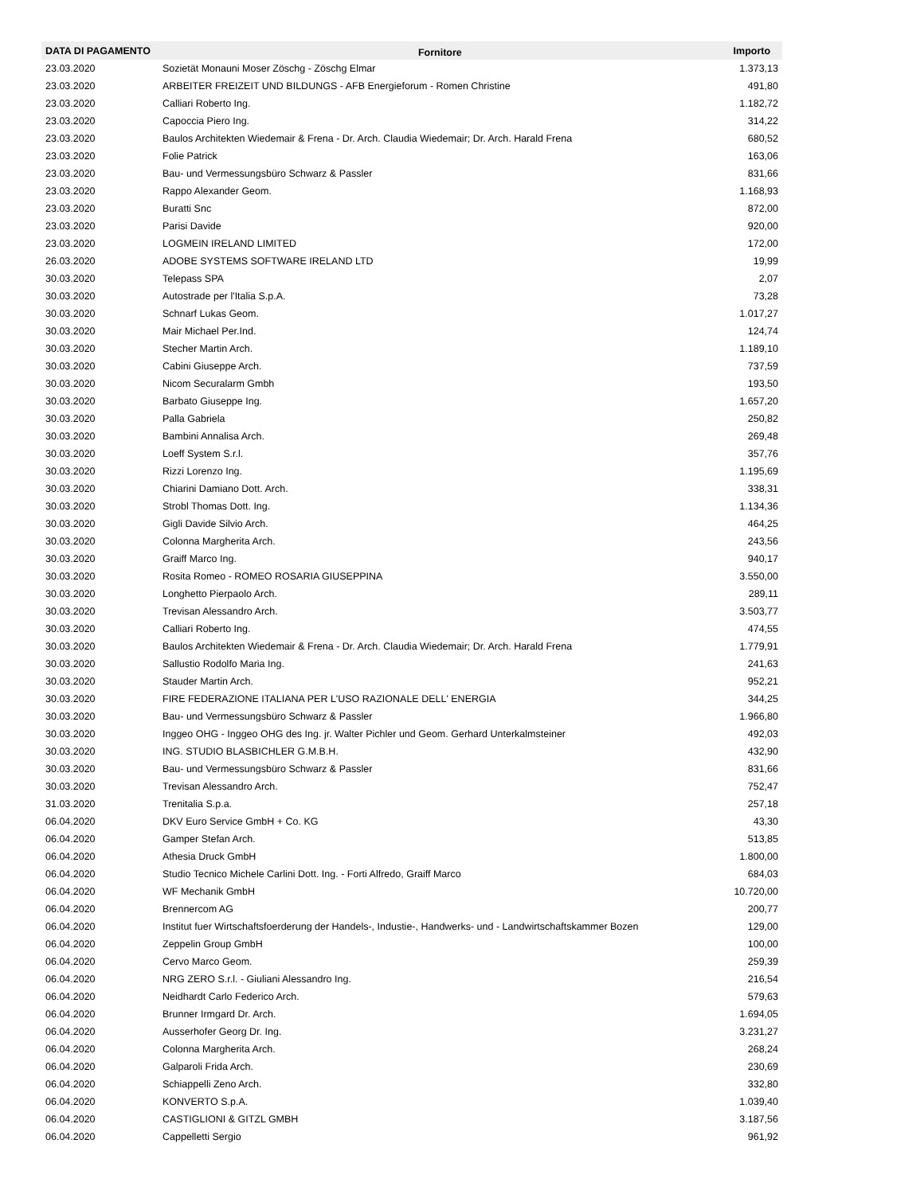| DATA DI PAGAMENTO | Fornitore | Importo |
| --- | --- | --- |
| 23.03.2020 | Sozietät Monauni Moser Zöschg - Zöschg Elmar | 1.373,13 |
| 23.03.2020 | ARBEITER FREIZEIT UND BILDUNGS - AFB Energieforum - Romen Christine | 491,80 |
| 23.03.2020 | Calliari Roberto Ing. | 1.182,72 |
| 23.03.2020 | Capoccia Piero Ing. | 314,22 |
| 23.03.2020 | Baulos Architekten Wiedemair & Frena - Dr. Arch. Claudia Wiedemair; Dr. Arch. Harald Frena | 680,52 |
| 23.03.2020 | Folie Patrick | 163,06 |
| 23.03.2020 | Bau- und Vermessungsbüro Schwarz & Passler | 831,66 |
| 23.03.2020 | Rappo Alexander Geom. | 1.168,93 |
| 23.03.2020 | Buratti Snc | 872,00 |
| 23.03.2020 | Parisi Davide | 920,00 |
| 23.03.2020 | LOGMEIN IRELAND LIMITED | 172,00 |
| 26.03.2020 | ADOBE SYSTEMS SOFTWARE IRELAND LTD | 19,99 |
| 30.03.2020 | Telepass SPA | 2,07 |
| 30.03.2020 | Autostrade per l'Italia S.p.A. | 73,28 |
| 30.03.2020 | Schnarf Lukas Geom. | 1.017,27 |
| 30.03.2020 | Mair Michael Per.Ind. | 124,74 |
| 30.03.2020 | Stecher Martin Arch. | 1.189,10 |
| 30.03.2020 | Cabini Giuseppe Arch. | 737,59 |
| 30.03.2020 | Nicom Securalarm Gmbh | 193,50 |
| 30.03.2020 | Barbato Giuseppe Ing. | 1.657,20 |
| 30.03.2020 | Palla Gabriela | 250,82 |
| 30.03.2020 | Bambini Annalisa Arch. | 269,48 |
| 30.03.2020 | Loeff System S.r.l. | 357,76 |
| 30.03.2020 | Rizzi Lorenzo Ing. | 1.195,69 |
| 30.03.2020 | Chiarini Damiano Dott. Arch. | 338,31 |
| 30.03.2020 | Strobl Thomas Dott. Ing. | 1.134,36 |
| 30.03.2020 | Gigli Davide Silvio Arch. | 464,25 |
| 30.03.2020 | Colonna Margherita Arch. | 243,56 |
| 30.03.2020 | Graiff Marco Ing. | 940,17 |
| 30.03.2020 | Rosita Romeo - ROMEO ROSARIA GIUSEPPINA | 3.550,00 |
| 30.03.2020 | Longhetto Pierpaolo Arch. | 289,11 |
| 30.03.2020 | Trevisan Alessandro Arch. | 3.503,77 |
| 30.03.2020 | Calliari Roberto Ing. | 474,55 |
| 30.03.2020 | Baulos Architekten Wiedemair & Frena - Dr. Arch. Claudia Wiedemair; Dr. Arch. Harald Frena | 1.779,91 |
| 30.03.2020 | Sallustio Rodolfo Maria Ing. | 241,63 |
| 30.03.2020 | Stauder Martin Arch. | 952,21 |
| 30.03.2020 | FIRE FEDERAZIONE ITALIANA PER L'USO RAZIONALE DELL' ENERGIA | 344,25 |
| 30.03.2020 | Bau- und Vermessungsbüro Schwarz & Passler | 1.966,80 |
| 30.03.2020 | Inggeo OHG - Inggeo OHG des Ing. jr. Walter Pichler und Geom. Gerhard Unterkalmsteiner | 492,03 |
| 30.03.2020 | ING. STUDIO BLASBICHLER G.M.B.H. | 432,90 |
| 30.03.2020 | Bau- und Vermessungsbüro Schwarz & Passler | 831,66 |
| 30.03.2020 | Trevisan Alessandro Arch. | 752,47 |
| 31.03.2020 | Trenitalia S.p.a. | 257,18 |
| 06.04.2020 | DKV Euro Service GmbH + Co. KG | 43,30 |
| 06.04.2020 | Gamper Stefan Arch. | 513,85 |
| 06.04.2020 | Athesia Druck GmbH | 1.800,00 |
| 06.04.2020 | Studio Tecnico Michele Carlini Dott. Ing. - Forti Alfredo, Graiff Marco | 684,03 |
| 06.04.2020 | WF Mechanik GmbH | 10.720,00 |
| 06.04.2020 | Brennercom AG | 200,77 |
| 06.04.2020 | Institut fuer Wirtschaftsfoerderung der Handels-, Industie-, Handwerks- und - Landwirtschaftskammer Bozen | 129,00 |
| 06.04.2020 | Zeppelin Group GmbH | 100,00 |
| 06.04.2020 | Cervo Marco Geom. | 259,39 |
| 06.04.2020 | NRG ZERO S.r.l. - Giuliani Alessandro Ing. | 216,54 |
| 06.04.2020 | Neidhardt Carlo Federico Arch. | 579,63 |
| 06.04.2020 | Brunner Irmgard Dr. Arch. | 1.694,05 |
| 06.04.2020 | Ausserhofer Georg Dr. Ing. | 3.231,27 |
| 06.04.2020 | Colonna Margherita Arch. | 268,24 |
| 06.04.2020 | Galparoli Frida Arch. | 230,69 |
| 06.04.2020 | Schiappelli Zeno Arch. | 332,80 |
| 06.04.2020 | KONVERTO S.p.A. | 1.039,40 |
| 06.04.2020 | CASTIGLIONI & GITZL GMBH | 3.187,56 |
| 06.04.2020 | Cappelletti Sergio | 961,92 |